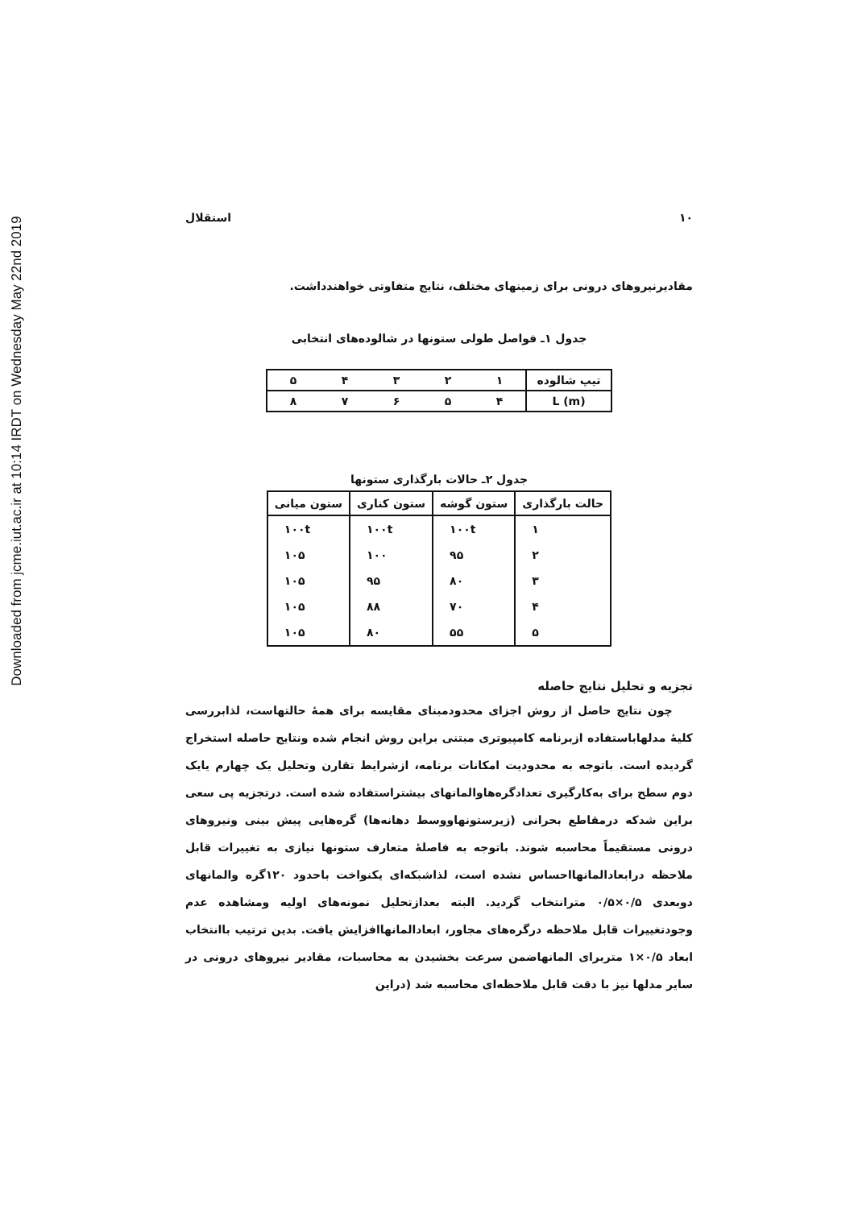Downloaded from jcme.iut.ac.ir at 10:14 IRDT on Wednesday May 22nd 2019
۱۰ استقلال
مقادیرنیروهای درونی برای زمینهای مختلف، نتایج متفاوتی خواهندداشت.
جدول ۱ـ فواصل طولی ستونها در شالوده‌های انتخابی
| تیپ شالوده | ۱ | ۲ | ۳ | ۴ | ۵ |
| L (m) | ۴ | ۵ | ۶ | ۷ | ۸ |
جدول ۲ـ حالات بارگذاری ستونها
| حالت بارگذاری | ستون گوشه | ستون کناری | ستون میانی |
| --- | --- | --- | --- |
| ۱ | ۱۰۰t | ۱۰۰t | ۱۰۰t |
| ۲ | ۹۵ | ۱۰۰ | ۱۰۵ |
| ۳ | ۸۰ | ۹۵ | ۱۰۵ |
| ۴ | ۷۰ | ۸۸ | ۱۰۵ |
| ۵ | ۵۵ | ۸۰ | ۱۰۵ |
تجزیه و تحلیل نتایج حاصله
چون نتایج حاصل از روش اجزای محدودمبنای مقایسه برای همهٔ حالتهاست، لذابررسی کلیهٔ مدلهاباستفاده ازبرنامه کامپیوتری مبتنی براین روش انجام شده ونتایج حاصله استخراج گردیده است. باتوجه به محدودیت امکانات برنامه، ازشرایط تقارن وتحلیل یک چهارم یایک دوم سطح برای به‌کارگیری تعدادگره‌هاوالمانهای بیشتراستفاده شده است. درتجزیه پی سعی براین شدکه درمقاطع بحرانی (زیرستونهاووسط دهانه‌ها) گره‌هایی پیش بینی ونیروهای درونی مستقیماً محاسبه شوند. باتوجه به فاصلهٔ متعارف ستونها نیازی به تغییرات قابل ملاحظه درابعادالمانهااحساس نشده است، لذاشبکه‌ای یکنواخت باحدود ۱۲۰گره والمانهای دوبعدی ۰/۵×۰/۵ مترانتخاب گردید. البته بعدازتحلیل نمونه‌های اولیه ومشاهده عدم وجودتغییرات قابل ملاحظه درگره‌های مجاور، ابعادالمانهاافزایش یافت. بدین ترتیب باانتخاب ابعاد ۰/۵×۱ متربرای المانهاضمن سرعت بخشیدن به محاسبات، مقادیر نیروهای درونی در سایر مدلها نیز با دقت قابل ملاحظه‌ای محاسبه شد (دراین